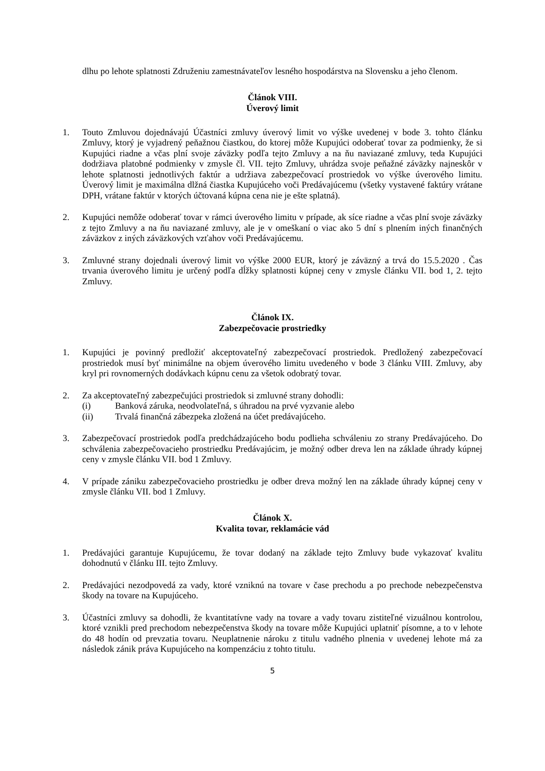dlhu po lehote splatnosti Združeniu zamestnávateľov lesného hospodárstva na Slovensku a jeho členom.
Článok VIII.
Úverový limit
1. Touto Zmluvou dojednávajú Účastníci zmluvy úverový limit vo výške uvedenej v bode 3. tohto článku Zmluvy, ktorý je vyjadrený peňažnou čiastkou, do ktorej môže Kupujúci odoberať tovar za podmienky, že si Kupujúci riadne a včas plní svoje záväzky podľa tejto Zmluvy a na ňu naviazané zmluvy, teda Kupujúci dodržiava platobné podmienky v zmysle čl. VII. tejto Zmluvy, uhrádza svoje peňažné záväzky najneskôr v lehote splatnosti jednotlivých faktúr a udržiava zabezpečovací prostriedok vo výške úverového limitu. Úverový limit je maximálna dlžná čiastka Kupujúceho voči Predávajúcemu (všetky vystavené faktúry vrátane DPH, vrátane faktúr v ktorých účtovaná kúpna cena nie je ešte splatná).
2. Kupujúci nemôže odoberať tovar v rámci úverového limitu v prípade, ak síce riadne a včas plní svoje záväzky z tejto Zmluvy a na ňu naviazané zmluvy, ale je v omeškaní o viac ako 5 dní s plnením iných finančných záväzkov z iných záväzkových vzťahov voči Predávajúcemu.
3. Zmluvné strany dojednali úverový limit vo výške 2000 EUR, ktorý je záväzný a trvá do 15.5.2020 . Čas trvania úverového limitu je určený podľa dĺžky splatnosti kúpnej ceny v zmysle článku VII. bod 1, 2. tejto Zmluvy.
Článok IX.
Zabezpečovacie prostriedky
1. Kupujúci je povinný predložiť akceptovateľný zabezpečovací prostriedok. Predložený zabezpečovací prostriedok musí byť minimálne na objem úverového limitu uvedeného v bode 3 článku VIII. Zmluvy, aby kryl pri rovnomerných dodávkach kúpnu cenu za všetok odobratý tovar.
2. Za akceptovateľný zabezpečujúci prostriedok si zmluvné strany dohodli:
(i) Banková záruka, neodvolateľná, s úhradou na prvé vyzvanie alebo
(ii) Trvalá finančná zábezpeka zložená na účet predávajúceho.
3. Zabezpečovací prostriedok podľa predchádzajúceho bodu podlieha schváleniu zo strany Predávajúceho. Do schválenia zabezpečovacieho prostriedku Predávajúcim, je možný odber dreva len na základe úhrady kúpnej ceny v zmysle článku VII. bod 1 Zmluvy.
4. V prípade zániku zabezpečovacieho prostriedku je odber dreva možný len na základe úhrady kúpnej ceny v zmysle článku VII. bod 1 Zmluvy.
Článok X.
Kvalita tovar, reklamácie vád
1. Predávajúci garantuje Kupujúcemu, že tovar dodaný na základe tejto Zmluvy bude vykazovať kvalitu dohodnutú v článku III. tejto Zmluvy.
2. Predávajúci nezodpovedá za vady, ktoré vzniknú na tovare v čase prechodu a po prechode nebezpečenstva škody na tovare na Kupujúceho.
3. Účastníci zmluvy sa dohodli, že kvantitatívne vady na tovare a vady tovaru zistiteľné vizuálnou kontrolou, ktoré vznikli pred prechodom nebezpečenstva škody na tovare môže Kupujúci uplatniť písomne, a to v lehote do 48 hodín od prevzatia tovaru. Neuplatnenie nároku z titulu vadného plnenia v uvedenej lehote má za následok zánik práva Kupujúceho na kompenzáciu z tohto titulu.
5